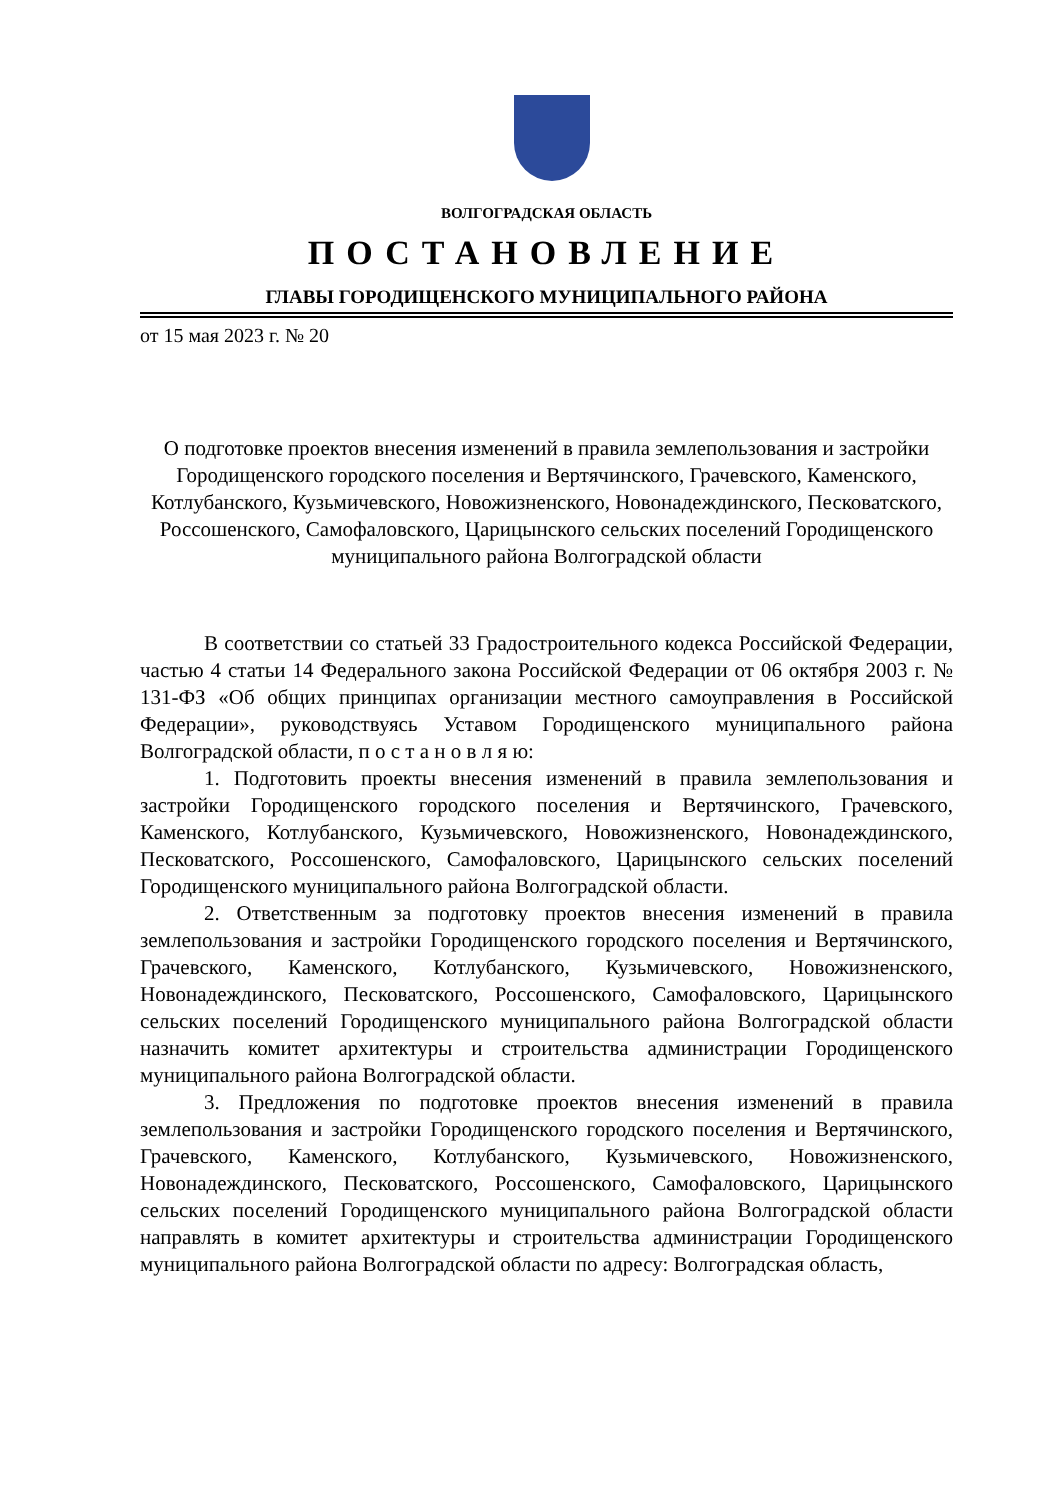ВОЛГОГРАДСКАЯ ОБЛАСТЬ
ПОСТАНОВЛЕНИЕ
ГЛАВЫ ГОРОДИЩЕНСКОГО МУНИЦИПАЛЬНОГО РАЙОНА
от 15 мая 2023 г. № 20
О подготовке проектов внесения изменений в правила землепользования и застройки Городищенского городского поселения и Вертячинского, Грачевского, Каменского, Котлубанского, Кузьмичевского, Новожизненского, Новонадеждинского, Песковатского, Россошенского, Самофаловского, Царицынского сельских поселений Городищенского муниципального района Волгоградской области
В соответствии со статьей 33 Градостроительного кодекса Российской Федерации, частью 4 статьи 14 Федерального закона Российской Федерации от 06 октября 2003 г. № 131-ФЗ «Об общих принципах организации местного самоуправления в Российской Федерации», руководствуясь Уставом Городищенского муниципального района Волгоградской области, п о с т а н о в л я ю:
1. Подготовить проекты внесения изменений в правила землепользования и застройки Городищенского городского поселения и Вертячинского, Грачевского, Каменского, Котлубанского, Кузьмичевского, Новожизненского, Новонадеждинского, Песковатского, Россошенского, Самофаловского, Царицынского сельских поселений Городищенского муниципального района Волгоградской области.
2. Ответственным за подготовку проектов внесения изменений в правила землепользования и застройки Городищенского городского поселения и Вертячинского, Грачевского, Каменского, Котлубанского, Кузьмичевского, Новожизненского, Новонадеждинского, Песковатского, Россошенского, Самофаловского, Царицынского сельских поселений Городищенского муниципального района Волгоградской области назначить комитет архитектуры и строительства администрации Городищенского муниципального района Волгоградской области.
3. Предложения по подготовке проектов внесения изменений в правила землепользования и застройки Городищенского городского поселения и Вертячинского, Грачевского, Каменского, Котлубанского, Кузьмичевского, Новожизненского, Новонадеждинского, Песковатского, Россошенского, Самофаловского, Царицынского сельских поселений Городищенского муниципального района Волгоградской области направлять в комитет архитектуры и строительства администрации Городищенского муниципального района Волгоградской области по адресу: Волгоградская область,